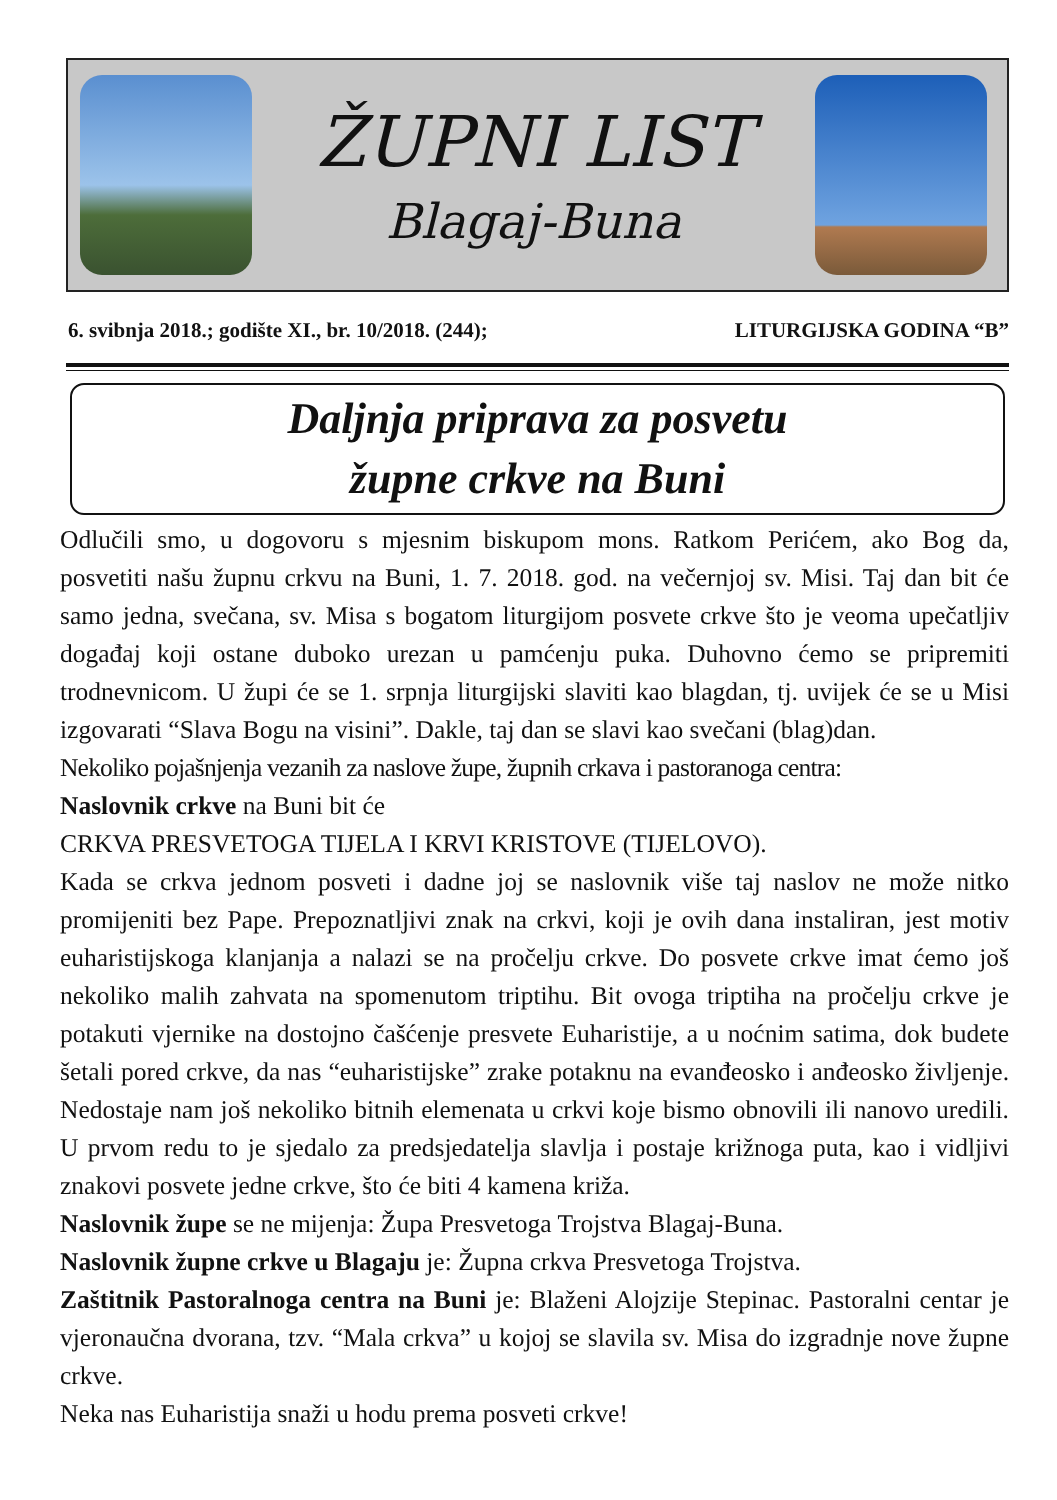ŽUPNI LIST
Blagaj-Buna
6. svibnja 2018.; godište XI., br. 10/2018. (244); LITURGIJSKA GODINA “B”
Daljnja priprava za posvetu
župne crkve na Buni
Odlučili smo, u dogovoru s mjesnim biskupom mons. Ratkom Perićem, ako Bog da, posvetiti našu župnu crkvu na Buni, 1. 7. 2018. god. na večernjoj sv. Misi. Taj dan bit će samo jedna, svečana, sv. Misa s bogatom liturgijom posvete crkve što je veoma upečatljiv događaj koji ostane duboko urezan u pamćenju puka. Duhovno ćemo se pripremiti trodnevnicom. U župi će se 1. srpnja liturgijski slaviti kao blagdan, tj. uvijek će se u Misi izgovarati “Slava Bogu na visini”. Dakle, taj dan se slavi kao svečani (blag)dan.
Nekoliko pojašnjenja vezanih za naslove župe, župnih crkava i pastoranoga centra:
Naslovnik crkve na Buni bit će
CRKVA PRESVETOGA TIJELA I KRVI KRISTOVE (TIJELOVO).
Kada se crkva jednom posveti i dadne joj se naslovnik više taj naslov ne može nitko promijeniti bez Pape. Prepoznatljivi znak na crkvi, koji je ovih dana instaliran, jest motiv euharistijskoga klanjanja a nalazi se na pročelju crkve. Do posvete crkve imat ćemo još nekoliko malih zahvata na spomenutom triptihu. Bit ovoga triptiha na pročelju crkve je potakuti vjernike na dostojno čašćenje presvete Euharistije, a u noćnim satima, dok budete šetali pored crkve, da nas “euharistijske” zrake potaknu na evanđeosko i anđeosko življenje. Nedostaje nam još nekoliko bitnih elemenata u crkvi koje bismo obnovili ili nanovo uredili. U prvom redu to je sjedalo za predsjedatelja slavlja i postaje križnoga puta, kao i vidljivi znakovi posvete jedne crkve, što će biti 4 kamena križa.
Naslovnik župe se ne mijenja: Župa Presvetoga Trojstva Blagaj-Buna.
Naslovnik župne crkve u Blagaju je: Župna crkva Presvetoga Trojstva.
Zaštitnik Pastoralnoga centra na Buni je: Blaženi Alojzije Stepinac. Pastoralni centar je vjeronaučna dvorana, tzv. “Mala crkva” u kojoj se slavila sv. Misa do izgradnje nove župne crkve.
Neka nas Euharistija snaži u hodu prema posveti crkve!